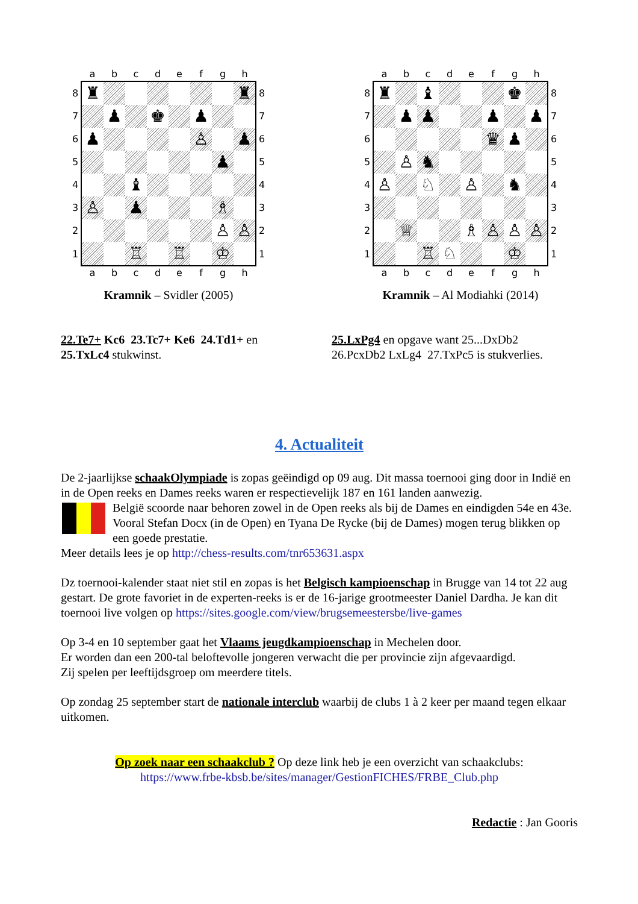| | a | b | c | d | e | f | g | h | |
| 8 | ♜ | | | | | | | ♜ | 8 |
| 7 | | ♟ | | ♚ | | ♟ | | | 7 |
| 6 | ♟ | | | | | ♙ | | ♟ | 6 |
| 5 | | | | | | | ♟ | | 5 |
| 4 | | | ♝ | | | | | | 4 |
| 3 | ♙ | | ♟ | | | | ♗ | | 3 |
| 2 | | | | | | | ♙ | ♙ | 2 |
| 1 | | | ♖ | | ♖ | | ♔ | | 1 |
| | a | b | c | d | e | f | g | h | |
Kramnik – Svidler (2005)
| | a | b | c | d | e | f | g | h | |
| 8 | ♜ | | ♝ | | | | ♚ | | 8 |
| 7 | | ♟ | ♟ | | | ♟ | | ♟ | 7 |
| 6 | | | | | | ♛ | ♟ | | 6 |
| 5 | | ♙ | ♞ | | | | | | 5 |
| 4 | ♙ | | ♘ | | ♙ | | ♞ | | 4 |
| 3 | | | | | | | | | 3 |
| 2 | | ♕ | | | ♗ | ♙ | ♙ | ♙ | 2 |
| 1 | | | ♖ | ♘ | | | ♔ | | 1 |
| | a | b | c | d | e | f | g | h | |
Kramnik – Al Modiahki (2014)
22.Te7+ Kc6 23.Tc7+ Ke6 24.Td1+ en
25.TxLc4 stukwinst.
25.LxPg4 en opgave want 25...DxDb2
26.PcxDb2 LxLg4 27.TxPc5 is stukverlies.
4. Actualiteit
De 2-jaarlijkse schaakOlympiade is zopas geëindigd op 09 aug. Dit massa toernooi ging door in Indië en in de Open reeks en Dames reeks waren er respectievelijk 187 en 161 landen aanwezig.
België scoorde naar behoren zowel in de Open reeks als bij de Dames en eindigden 54e en 43e. Vooral Stefan Docx (in de Open) en Tyana De Rycke (bij de Dames) mogen terug blikken op een goede prestatie.
Meer details lees je op http://chess-results.com/tnr653631.aspx
Dz toernooi-kalender staat niet stil en zopas is het Belgisch kampioenschap in Brugge van 14 tot 22 aug gestart. De grote favoriet in de experten-reeks is er de 16-jarige grootmeester Daniel Dardha. Je kan dit toernooi live volgen op https://sites.google.com/view/brugsemeestersbe/live-games
Op 3-4 en 10 september gaat het Vlaams jeugdkampioenschap in Mechelen door.
Er worden dan een 200-tal beloftevolle jongeren verwacht die per provincie zijn afgevaardigd.
Zij spelen per leeftijdsgroep om meerdere titels.
Op zondag 25 september start de nationale interclub waarbij de clubs 1 à 2 keer per maand tegen elkaar uitkomen.
Op zoek naar een schaakclub ? Op deze link heb je een overzicht van schaakclubs:
https://www.frbe-kbsb.be/sites/manager/GestionFICHES/FRBE_Club.php
Redactie : Jan Gooris